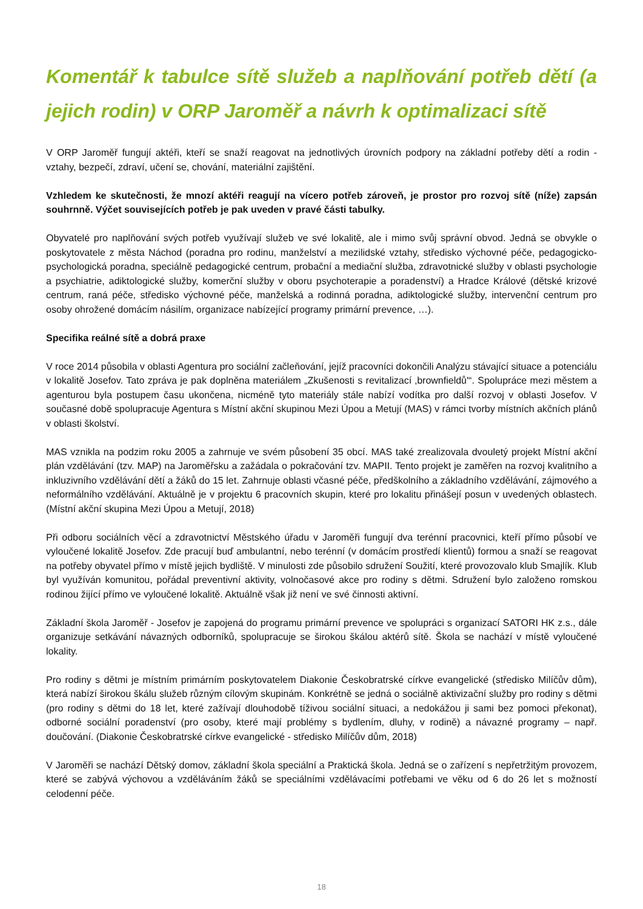Komentář k tabulce sítě služeb a naplňování potřeb dětí (a jejich rodin) v ORP Jaroměř a návrh k optimalizaci sítě
V ORP Jaroměř fungují aktéři, kteří se snaží reagovat na jednotlivých úrovních podpory na základní potřeby dětí a rodin - vztahy, bezpečí, zdraví, učení se, chování, materiální zajištění.
Vzhledem ke skutečnosti, že mnozí aktéři reagují na vícero potřeb zároveň, je prostor pro rozvoj sítě (níže) zapsán souhrnně. Výčet souvisejících potřeb je pak uveden v pravé části tabulky.
Obyvatelé pro naplňování svých potřeb využívají služeb ve své lokalitě, ale i mimo svůj správní obvod. Jedná se obvykle o poskytovatele z města Náchod (poradna pro rodinu, manželství a mezilidské vztahy, středisko výchovné péče, pedagogicko-psychologická poradna, speciálně pedagogické centrum, probační a mediační služba, zdravotnické služby v oblasti psychologie a psychiatrie, adiktologické služby, komerční služby v oboru psychoterapie a poradenství) a Hradce Králové (dětské krizové centrum, raná péče, středisko výchovné péče, manželská a rodinná poradna, adiktologické služby, intervenční centrum pro osoby ohrožené domácím násilím, organizace nabízející programy primární prevence, …).
Specifika reálné sítě a dobrá praxe
V roce 2014 působila v oblasti Agentura pro sociální začleňování, jejíž pracovníci dokončili Analýzu stávající situace a potenciálu v lokalitě Josefov. Tato zpráva je pak doplněna materiálem „Zkušenosti s revitalizací ‚brownfieldů'“. Spolupráce mezi městem a agenturou byla postupem času ukončena, nicméně tyto materiály stále nabízí vodítka pro další rozvoj v oblasti Josefov. V současné době spolupracuje Agentura s Místní akční skupinou Mezi Úpou a Metují (MAS) v rámci tvorby místních akčních plánů v oblasti školství.
MAS vznikla na podzim roku 2005 a zahrnuje ve svém působení 35 obcí. MAS také zrealizovala dvouletý projekt Místní akční plán vzdělávání (tzv. MAP) na Jaroměřsku a zažádala o pokračování tzv. MAPII. Tento projekt je zaměřen na rozvoj kvalitního a inkluzivního vzdělávání dětí a žáků do 15 let. Zahrnuje oblasti včasné péče, předškolního a základního vzdělávání, zájmového a neformálního vzdělávání. Aktuálně je v projektu 6 pracovních skupin, které pro lokalitu přinášejí posun v uvedených oblastech. (Místní akční skupina Mezi Úpou a Metují, 2018)
Při odboru sociálních věcí a zdravotnictví Městského úřadu v Jaroměři fungují dva terénní pracovnici, kteří přímo působí ve vyloučené lokalitě Josefov. Zde pracují buď ambulantní, nebo terénní (v domácím prostředí klientů) formou a snaží se reagovat na potřeby obyvatel přímo v místě jejich bydliště. V minulosti zde působilo sdružení Soužití, které provozovalo klub Smajlík. Klub byl využíván komunitou, pořádal preventivní aktivity, volnočasové akce pro rodiny s dětmi. Sdružení bylo založeno romskou rodinou žijící přímo ve vyloučené lokalitě. Aktuálně však již není ve své činnosti aktivní.
Základní škola Jaroměř - Josefov je zapojená do programu primární prevence ve spolupráci s organizací SATORI HK z.s., dále organizuje setkávání návazných odborníků, spolupracuje se širokou škálou aktérů sítě. Škola se nachází v místě vyloučené lokality.
Pro rodiny s dětmi je místním primárním poskytovatelem Diakonie Českobratrské církve evangelické (středisko Milíčův dům), která nabízí širokou škálu služeb různým cílovým skupinám. Konkrétně se jedná o sociálně aktivizační služby pro rodiny s dětmi (pro rodiny s dětmi do 18 let, které zažívají dlouhodobě tíživou sociální situaci, a nedokážou ji sami bez pomoci překonat), odborné sociální poradenství (pro osoby, které mají problémy s bydlením, dluhy, v rodině) a návazné programy – např. doučování. (Diakonie Českobratrské církve evangelické - středisko Milíčův dům, 2018)
V Jaroměři se nachází Dětský domov, základní škola speciální a Praktická škola. Jedná se o zařízení s nepřetržitým provozem, které se zabývá výchovou a vzděláváním žáků se speciálními vzdělávacími potřebami ve věku od 6 do 26 let s možností celodenní péče.
18